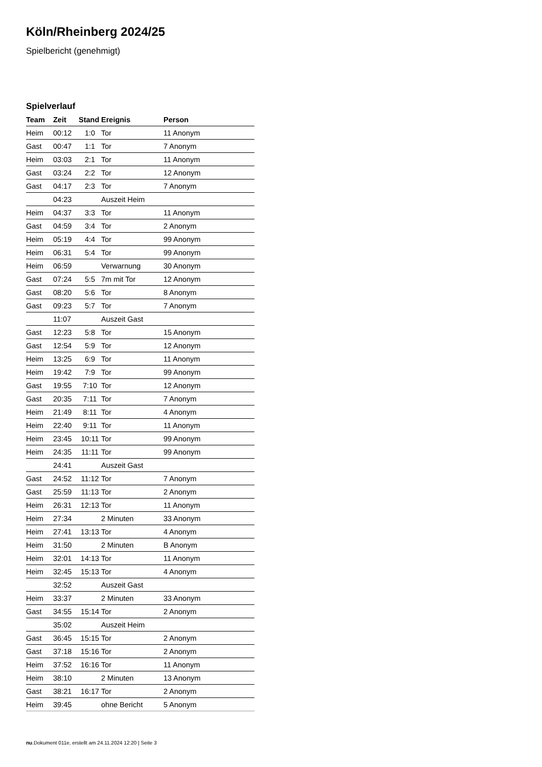Köln/Rheinberg 2024/25
Spielbericht (genehmigt)
Spielverlauf
| Team | Zeit | Stand | Ereignis | Person |
| --- | --- | --- | --- | --- |
| Heim | 00:12 | 1:0 | Tor | 11 Anonym |
| Gast | 00:47 | 1:1 | Tor | 7 Anonym |
| Heim | 03:03 | 2:1 | Tor | 11 Anonym |
| Gast | 03:24 | 2:2 | Tor | 12 Anonym |
| Gast | 04:17 | 2:3 | Tor | 7 Anonym |
| | 04:23 | | Auszeit Heim | |
| Heim | 04:37 | 3:3 | Tor | 11 Anonym |
| Gast | 04:59 | 3:4 | Tor | 2 Anonym |
| Heim | 05:19 | 4:4 | Tor | 99 Anonym |
| Heim | 06:31 | 5:4 | Tor | 99 Anonym |
| Heim | 06:59 | | Verwarnung | 30 Anonym |
| Gast | 07:24 | 5:5 | 7m mit Tor | 12 Anonym |
| Gast | 08:20 | 5:6 | Tor | 8 Anonym |
| Gast | 09:23 | 5:7 | Tor | 7 Anonym |
| | 11:07 | | Auszeit Gast | |
| Gast | 12:23 | 5:8 | Tor | 15 Anonym |
| Gast | 12:54 | 5:9 | Tor | 12 Anonym |
| Heim | 13:25 | 6:9 | Tor | 11 Anonym |
| Heim | 19:42 | 7:9 | Tor | 99 Anonym |
| Gast | 19:55 | 7:10 | Tor | 12 Anonym |
| Gast | 20:35 | 7:11 | Tor | 7 Anonym |
| Heim | 21:49 | 8:11 | Tor | 4 Anonym |
| Heim | 22:40 | 9:11 | Tor | 11 Anonym |
| Heim | 23:45 | 10:11 | Tor | 99 Anonym |
| Heim | 24:35 | 11:11 | Tor | 99 Anonym |
| | 24:41 | | Auszeit Gast | |
| Gast | 24:52 | 11:12 | Tor | 7 Anonym |
| Gast | 25:59 | 11:13 | Tor | 2 Anonym |
| Heim | 26:31 | 12:13 | Tor | 11 Anonym |
| Heim | 27:34 | | 2 Minuten | 33 Anonym |
| Heim | 27:41 | 13:13 | Tor | 4 Anonym |
| Heim | 31:50 | | 2 Minuten | B Anonym |
| Heim | 32:01 | 14:13 | Tor | 11 Anonym |
| Heim | 32:45 | 15:13 | Tor | 4 Anonym |
| | 32:52 | | Auszeit Gast | |
| Heim | 33:37 | | 2 Minuten | 33 Anonym |
| Gast | 34:55 | 15:14 | Tor | 2 Anonym |
| | 35:02 | | Auszeit Heim | |
| Gast | 36:45 | 15:15 | Tor | 2 Anonym |
| Gast | 37:18 | 15:16 | Tor | 2 Anonym |
| Heim | 37:52 | 16:16 | Tor | 11 Anonym |
| Heim | 38:10 | | 2 Minuten | 13 Anonym |
| Gast | 38:21 | 16:17 | Tor | 2 Anonym |
| Heim | 39:45 | | ohne Bericht | 5 Anonym |
nu.Dokument 011e, erstellt am 24.11.2024 12:20 | Seite 3